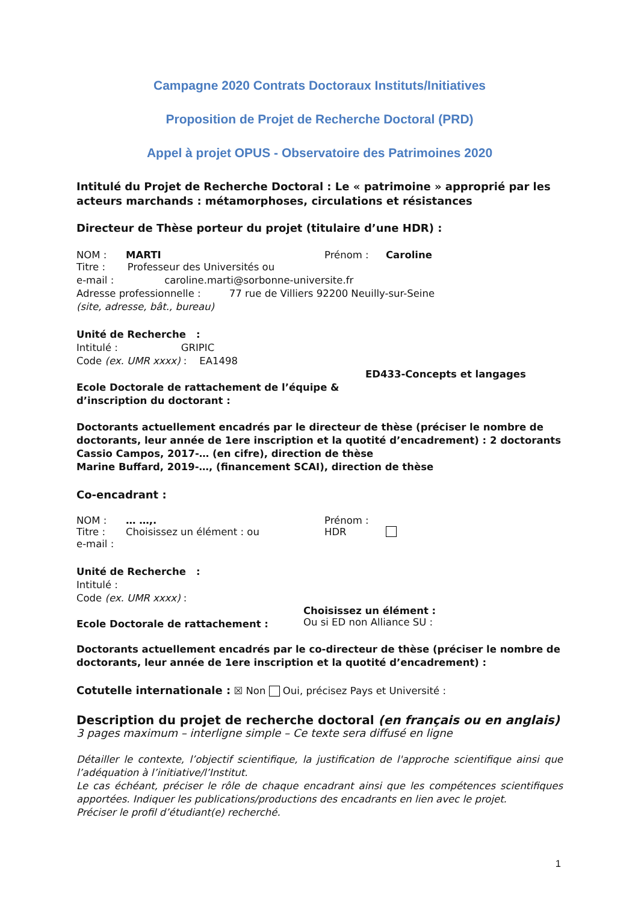Campagne 2020 Contrats Doctoraux Instituts/Initiatives
Proposition de Projet de Recherche Doctoral (PRD)
Appel à projet OPUS - Observatoire des Patrimoines 2020
Intitulé du Projet de Recherche Doctoral : Le « patrimoine » approprié par les acteurs marchands : métamorphoses, circulations et résistances
Directeur de Thèse porteur du projet (titulaire d’une HDR) :
NOM : MARTI Prénom : Caroline
Titre : Professeur des Universités ou
e-mail : caroline.marti@sorbonne-universite.fr
Adresse professionnelle : 77 rue de Villiers 92200 Neuilly-sur-Seine
(site, adresse, bât., bureau)
Unité de Recherche :
Intitulé : GRIPIC
Code (ex. UMR xxxx) : EA1498
ED433-Concepts et langages
Ecole Doctorale de rattachement de l’équipe &
d’inscription du doctorant :
Doctorants actuellement encadrés par le directeur de thèse (préciser le nombre de doctorants, leur année de 1ere inscription et la quotité d’encadrement) : 2 doctorants
Cassio Campos, 2017-… (en cifre), direction de thèse
Marine Buffard, 2019-…, (financement SCAI), direction de thèse
Co-encadrant :
NOM : … …,. Prénom :
Titre : Choisissez un élément : ou HDR
e-mail :
Unité de Recherche :
Intitulé :
Code (ex. UMR xxxx) :
Ecole Doctorale de rattachement : Choisissez un élément :
Ou si ED non Alliance SU :
Doctorants actuellement encadrés par le co-directeur de thèse (préciser le nombre de doctorants, leur année de 1ere inscription et la quotité d’encadrement) :
Cotutelle internationale : ☒ Non Oui, précisez Pays et Université :
Description du projet de recherche doctoral (en français ou en anglais)
3 pages maximum – interligne simple – Ce texte sera diffusé en ligne
Détailler le contexte, l’objectif scientifique, la justification de l'approche scientifique ainsi que l’adéquation à l’initiative/l’Institut.
Le cas échéant, préciser le rôle de chaque encadrant ainsi que les compétences scientifiques apportées. Indiquer les publications/productions des encadrants en lien avec le projet.
Préciser le profil d’étudiant(e) recherché.
1